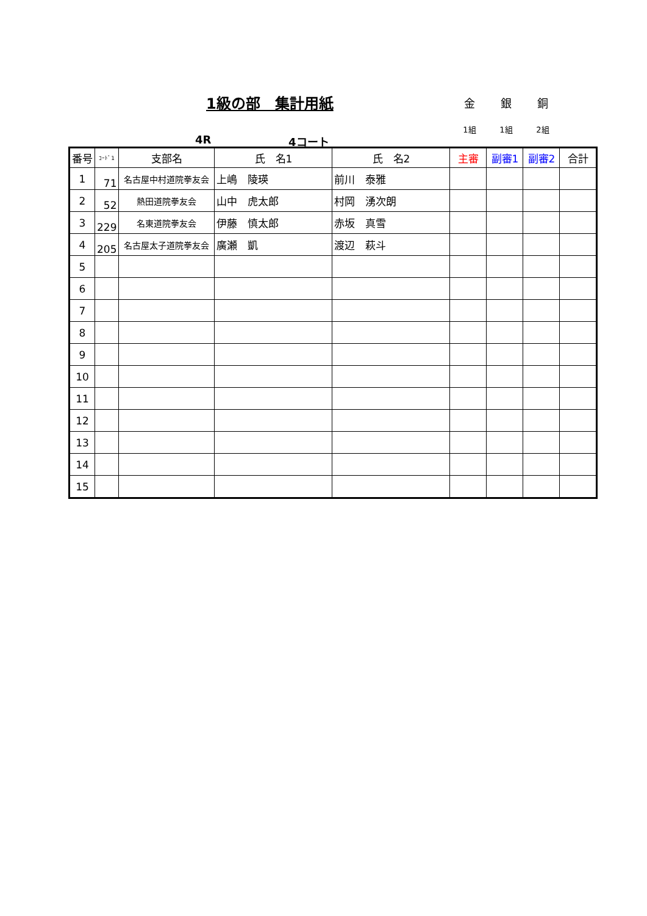1級の部　集計用紙
金 銀 銅
1組 1組 2組
4R 4コート
| 番号 | ｺｰﾄﾞ1 | 支部名 | 氏 名1 | 氏 名2 | 主審 | 副審1 | 副審2 | 合計 |
| --- | --- | --- | --- | --- | --- | --- | --- | --- |
| 1 | 71 | 名古屋中村道院拳友会 | 上嶋 陵瑛 | 前川 泰雅 | | | | |
| 2 | 52 | 熱田道院拳友会 | 山中 虎太郎 | 村岡 湧次朗 | | | | |
| 3 | 229 | 名東道院拳友会 | 伊藤 慎太郎 | 赤坂 真雪 | | | | |
| 4 | 205 | 名古屋太子道院拳友会 | 廣瀬 凱 | 渡辺 萩斗 | | | | |
| 5 | | | | | | | | |
| 6 | | | | | | | | |
| 7 | | | | | | | | |
| 8 | | | | | | | | |
| 9 | | | | | | | | |
| 10 | | | | | | | | |
| 11 | | | | | | | | |
| 12 | | | | | | | | |
| 13 | | | | | | | | |
| 14 | | | | | | | | |
| 15 | | | | | | | | |